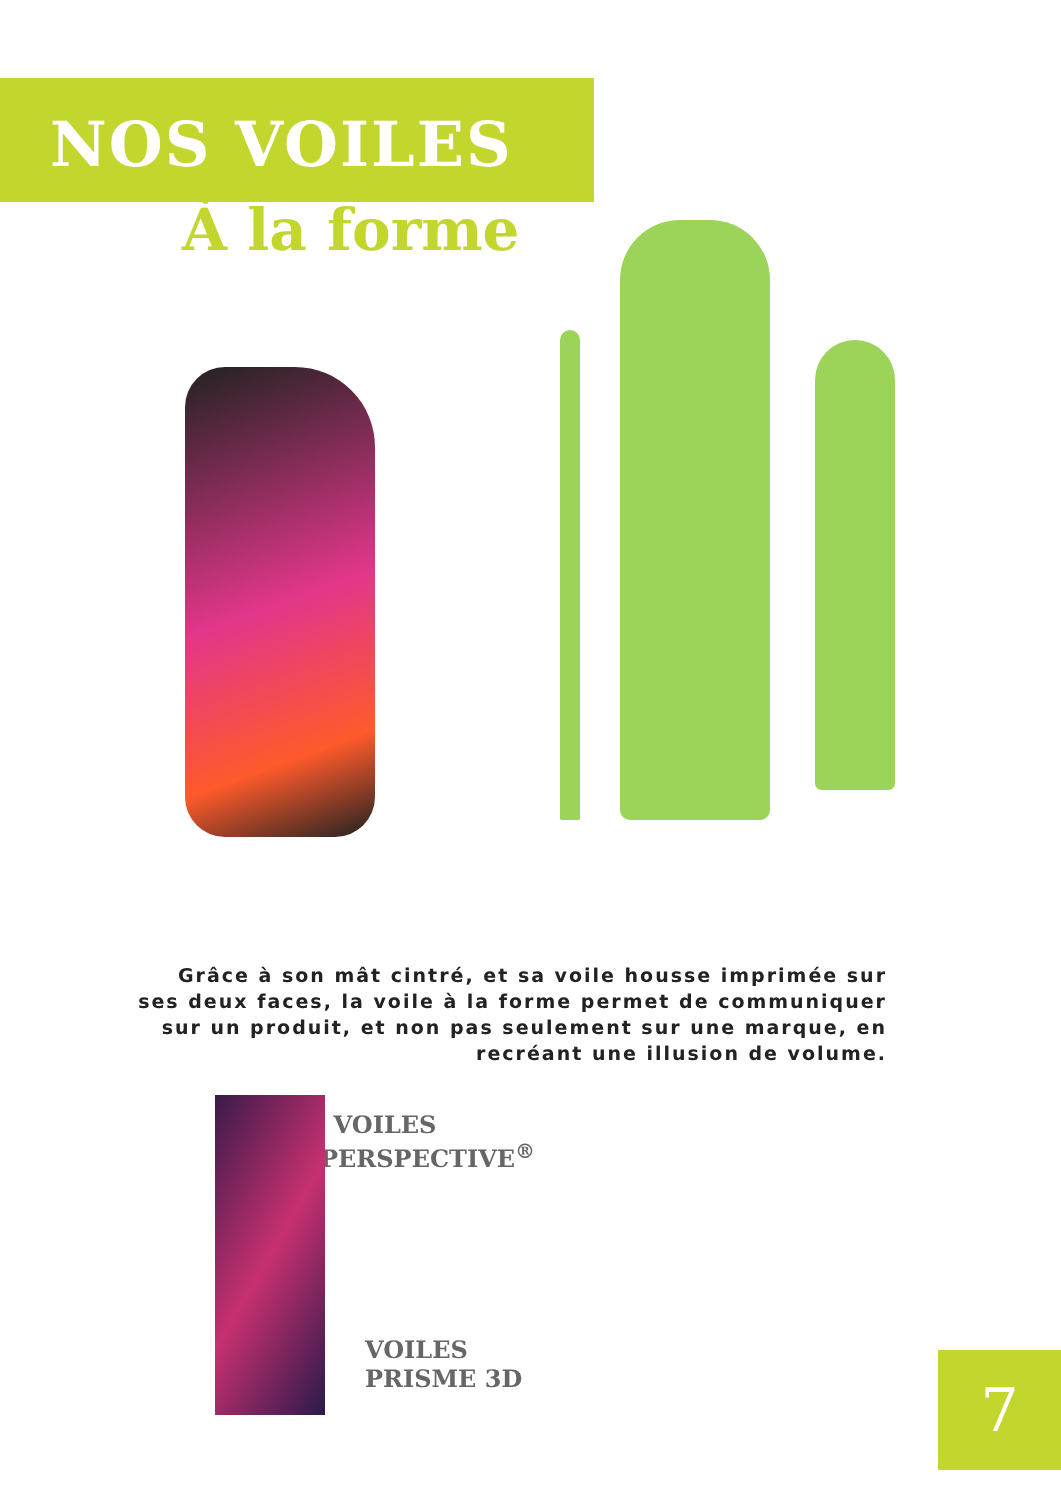NOS VOILES
À la forme
VOILES
PERSPECTIVE<sup>®</sup>
Grâce à son mât cintré, et sa voile housse imprimée sur ses deux faces, la voile à la forme permet de communiquer sur un produit, et non pas seulement sur une marque, en recréant une illusion de volume.
VOILES
PRISME 3D
7